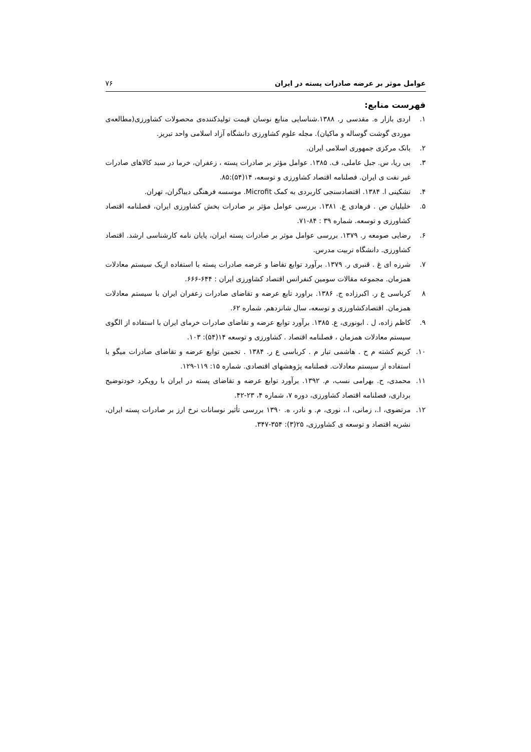عوامل موثر بر عرضه صادرات پسته در ایران ۷۶
فهرست منابع:
۱. اردی بازار ه. مقدسی ر. ۱۳۸۸.شناسایی منابع نوسان قیمت تولیدکننده‌ی محصولات کشاورزی(مطالعه‌ی موردی گوشت گوساله و ماکیان). مجله علوم کشاورزی دانشگاه آزاد اسلامی واحد تبریز.
۲. بانک مرکزی جمهوری اسلامی ایران.
۳. بی ریا، س. جبل عاملی، ف. ۱۳۸۵. عوامل مؤثر بر صادرات پسته ، زعفران، خرما در سبد کالاهای صادرات غیر نفت ی ایران. فصلنامه اقتصاد کشاورزی و توسعه، ۱۴(۵۴):۸۵.
۴. تشکینی ا. ۱۳۸۴. اقتصادسنجی کاربردی به کمک Microfit. موسسه فرهنگی دیباگران، تهران.
۵. خلیلیان ص . فرهادی ع. ۱۳۸۱. بررسی عوامل مؤثر بر صادرات بخش کشاورزی ایران، فصلنامه اقتصاد کشاورزی و توسعه. شماره ۳۹ : ۸۴-۷۱.
۶. رضایی صومعه ر. ۱۳۷۹. بررسی عوامل موثر بر صادرات پسته ایران، پایان نامه کارشناسی ارشد. اقتصاد کشاورزی. دانشگاه تربیت مدرس.
۷. شرزه ای غ . قنبری ر. ۱۳۷۹. برآورد توابع تقاضا و عرضه صادرات پسته با استفاده ازیک سیستم معادلات همزمان. مجموعه مقالات سومین کنفرانس اقتصاد کشاورزی ایران : ۶۴۴-۶۶۶.
۸ کرباسی ع ر. اکبرزاده ج. ۱۳۸۶. براورد تابع عرضه و تقاضای صادرات زعفران ایران با سیستم معادلات همزمان. اقتصادکشاورزی و توسعه، سال شانزدهم. شماره ۶۲.
۹. کاظم زاده، ل . ابونوری، ع. ۱۳۸۵. برآورد توابع عرضه و تقاضای صادرات خرمای ایران با استفاده از الگوی سیستم معادلات همزمان ، فصلنامه اقتصاد . کشاورزی و توسعه ۱۴(۵۴): ۱۰۳.
۱۰. کریم کشته م ح . هاشمی تبار م . کرباسی ع ر. ۱۳۸۴ . تخمین توابع عرضه و تقاضای صادرات میگو با استفاده از سیستم معادلات. فصلنامه پژوهشهای اقتصادی. شماره ۱۵: ۱۱۹-۱۲۹.
۱۱. محمدی، ح. بهرامی نسب، م. ۱۳۹۲. برآورد توابع عرضه و تقاضای پسته در ایران با رویکرد خودتوضیح برداری، فصلنامه اقتصاد کشاورزی، دوره ۷، شماره ۴، ۲۳-۴۲.
۱۲. مرتضوی، ا.، زمانی، ا.، نوری، م. و نادر، ه. ۱۳۹۰ بررسی تأثیر نوسانات نرخ ارز بر صادرات پسته ایران، نشریه اقتصاد و توسعه ی کشاورزی، ۲۵(۳): ۳۵۴-۳۴۷.